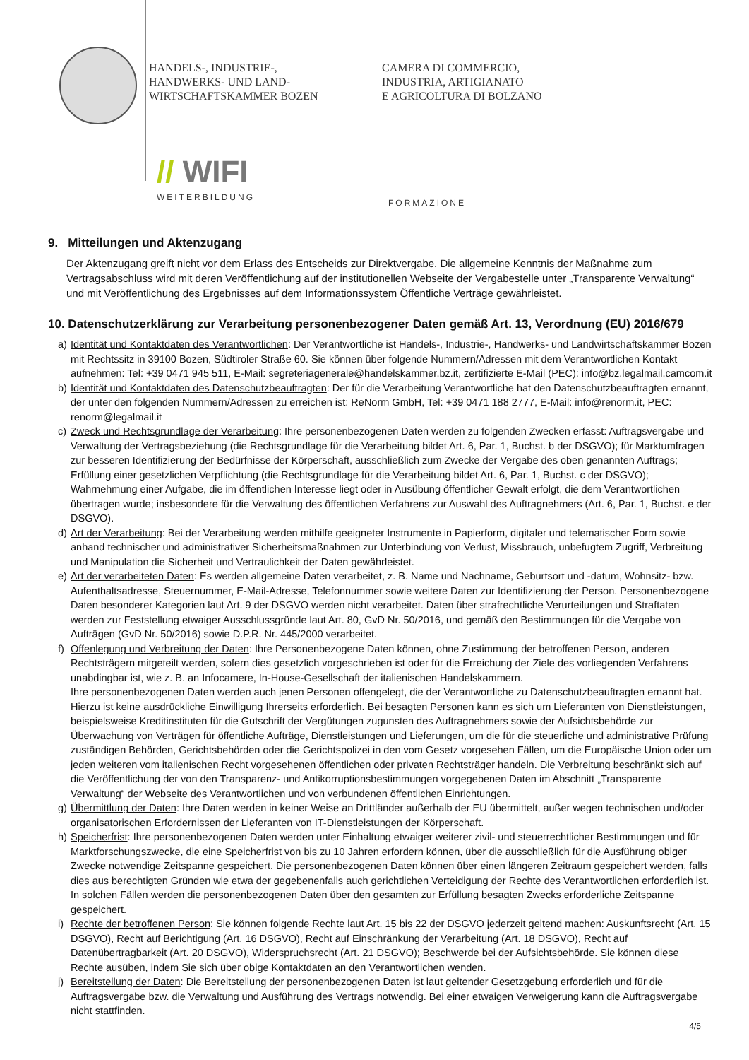HANDELS-, INDUSTRIE-,
HANDWERKS- UND LAND-
WIRTSCHAFTSKAMMER BOZEN
CAMERA DI COMMERCIO,
INDUSTRIA, ARTIGIANATO
E AGRICOLTURA DI BOLZANO
// WIFI
WEITERBILDUNG
FORMAZIONE
9. Mitteilungen und Aktenzugang
Der Aktenzugang greift nicht vor dem Erlass des Entscheids zur Direktvergabe. Die allgemeine Kenntnis der Maßnahme zum Vertragsabschluss wird mit deren Veröffentlichung auf der institutionellen Webseite der Vergabestelle unter „Transparente Verwaltung“ und mit Veröffentlichung des Ergebnisses auf dem Informationssystem Öffentliche Verträge gewährleistet.
10. Datenschutzerklärung zur Verarbeitung personenbezogener Daten gemäß Art. 13, Verordnung (EU) 2016/679
a) Identität und Kontaktdaten des Verantwortlichen: Der Verantwortliche ist Handels-, Industrie-, Handwerks- und Landwirtschaftskammer Bozen mit Rechtssitz in 39100 Bozen, Südtiroler Straße 60. Sie können über folgende Nummern/Adressen mit dem Verantwortlichen Kontakt aufnehmen: Tel: +39 0471 945 511, E-Mail: segreteriagenerale@handelskammer.bz.it, zertifizierte E-Mail (PEC): info@bz.legalmail.camcom.it
b) Identität und Kontaktdaten des Datenschutzbeauftragten: Der für die Verarbeitung Verantwortliche hat den Datenschutzbeauftragten ernannt, der unter den folgenden Nummern/Adressen zu erreichen ist: ReNorm GmbH, Tel: +39 0471 188 2777, E-Mail: info@renorm.it, PEC: renorm@legalmail.it
c) Zweck und Rechtsgrundlage der Verarbeitung: Ihre personenbezogenen Daten werden zu folgenden Zwecken erfasst: Auftragsvergabe und Verwaltung der Vertragsbeziehung (die Rechtsgrundlage für die Verarbeitung bildet Art. 6, Par. 1, Buchst. b der DSGVO); für Marktumfragen zur besseren Identifizierung der Bedürfnisse der Körperschaft, ausschließlich zum Zwecke der Vergabe des oben genannten Auftrags; Erfüllung einer gesetzlichen Verpflichtung (die Rechtsgrundlage für die Verarbeitung bildet Art. 6, Par. 1, Buchst. c der DSGVO); Wahrnehmung einer Aufgabe, die im öffentlichen Interesse liegt oder in Ausübung öffentlicher Gewalt erfolgt, die dem Verantwortlichen übertragen wurde; insbesondere für die Verwaltung des öffentlichen Verfahrens zur Auswahl des Auftragnehmers (Art. 6, Par. 1, Buchst. e der DSGVO).
d) Art der Verarbeitung: Bei der Verarbeitung werden mithilfe geeigneter Instrumente in Papierform, digitaler und telematischer Form sowie anhand technischer und administrativer Sicherheitsmaßnahmen zur Unterbindung von Verlust, Missbrauch, unbefugtem Zugriff, Verbreitung und Manipulation die Sicherheit und Vertraulichkeit der Daten gewährleistet.
e) Art der verarbeiteten Daten: Es werden allgemeine Daten verarbeitet, z. B. Name und Nachname, Geburtsort und -datum, Wohnsitz- bzw. Aufenthaltsadresse, Steuernummer, E-Mail-Adresse, Telefonnummer sowie weitere Daten zur Identifizierung der Person. Personenbezogene Daten besonderer Kategorien laut Art. 9 der DSGVO werden nicht verarbeitet. Daten über strafrechtliche Verurteilungen und Straftaten werden zur Feststellung etwaiger Ausschlussgründe laut Art. 80, GvD Nr. 50/2016, und gemäß den Bestimmungen für die Vergabe von Aufträgen (GvD Nr. 50/2016) sowie D.P.R. Nr. 445/2000 verarbeitet.
f) Offenlegung und Verbreitung der Daten: Ihre Personenbezogene Daten können, ohne Zustimmung der betroffenen Person, anderen Rechtsträgern mitgeteilt werden, sofern dies gesetzlich vorgeschrieben ist oder für die Erreichung der Ziele des vorliegenden Verfahrens unabdingbar ist, wie z. B. an Infocamere, In-House-Gesellschaft der italienischen Handelskammern.
Ihre personenbezogenen Daten werden auch jenen Personen offengelegt, die der Verantwortliche zu Datenschutzbeauftragten ernannt hat. Hierzu ist keine ausdrückliche Einwilligung Ihrerseits erforderlich. Bei besagten Personen kann es sich um Lieferanten von Dienstleistungen, beispielsweise Kreditinstituten für die Gutschrift der Vergütungen zugunsten des Auftragnehmers sowie der Aufsichtsbehörde zur Überwachung von Verträgen für öffentliche Aufträge, Dienstleistungen und Lieferungen, um die für die steuerliche und administrative Prüfung zuständigen Behörden, Gerichtsbehörden oder die Gerichtspolizei in den vom Gesetz vorgesehen Fällen, um die Europäische Union oder um jeden weiteren vom italienischen Recht vorgesehenen öffentlichen oder privaten Rechtsträger handeln. Die Verbreitung beschränkt sich auf die Veröffentlichung der von den Transparenz- und Antikorruptionsbestimmungen vorgegebenen Daten im Abschnitt „Transparente Verwaltung“ der Webseite des Verantwortlichen und von verbundenen öffentlichen Einrichtungen.
g) Übermittlung der Daten: Ihre Daten werden in keiner Weise an Drittländer außerhalb der EU übermittelt, außer wegen technischen und/oder organisatorischen Erfordernissen der Lieferanten von IT-Dienstleistungen der Körperschaft.
h) Speicherfrist: Ihre personenbezogenen Daten werden unter Einhaltung etwaiger weiterer zivil- und steuerrechtlicher Bestimmungen und für Marktforschungszwecke, die eine Speicherfrist von bis zu 10 Jahren erfordern können, über die ausschließlich für die Ausführung obiger Zwecke notwendige Zeitspanne gespeichert. Die personenbezogenen Daten können über einen längeren Zeitraum gespeichert werden, falls dies aus berechtigten Gründen wie etwa der gegebenenfalls auch gerichtlichen Verteidigung der Rechte des Verantwortlichen erforderlich ist. In solchen Fällen werden die personenbezogenen Daten über den gesamten zur Erfüllung besagten Zwecks erforderliche Zeitspanne gespeichert.
i) Rechte der betroffenen Person: Sie können folgende Rechte laut Art. 15 bis 22 der DSGVO jederzeit geltend machen: Auskunftsrecht (Art. 15 DSGVO), Recht auf Berichtigung (Art. 16 DSGVO), Recht auf Einschränkung der Verarbeitung (Art. 18 DSGVO), Recht auf Datenübertragbarkeit (Art. 20 DSGVO), Widerspruchsrecht (Art. 21 DSGVO); Beschwerde bei der Aufsichtsbehörde. Sie können diese Rechte ausüben, indem Sie sich über obige Kontaktdaten an den Verantwortlichen wenden.
j) Bereitstellung der Daten: Die Bereitstellung der personenbezogenen Daten ist laut geltender Gesetzgebung erforderlich und für die Auftragsvergabe bzw. die Verwaltung und Ausführung des Vertrags notwendig. Bei einer etwaigen Verweigerung kann die Auftragsvergabe nicht stattfinden.
4/5